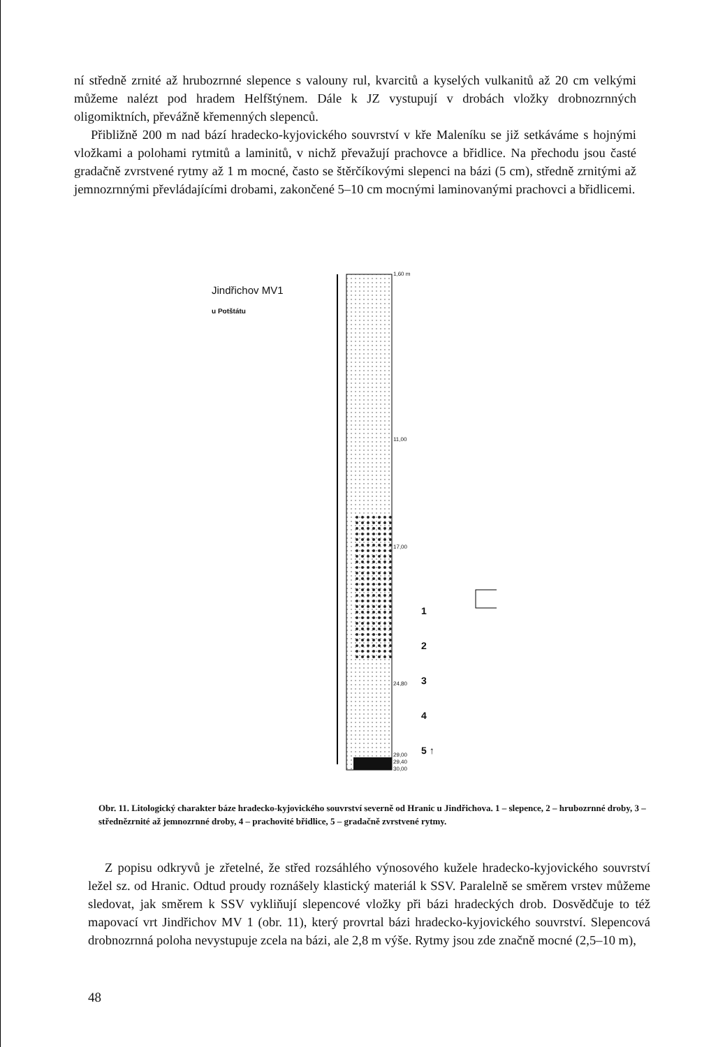ní středně zrnité až hrubozrnné slepence s valouny rul, kvarcitů a kyselých vulkanitů až 20 cm velkými můžeme nalézt pod hradem Helfštýnem. Dále k JZ vystupují v drobách vložky drobnozrnných oligomiktních, převážně křemenných slepenců.
Přibližně 200 m nad bází hradecko-kyjovického souvrství v kře Maleníku se již setkáváme s hojnými vložkami a polohami rytmitů a laminitů, v nichž převažují prachovce a břidlice. Na přechodu jsou časté gradačně zvrstvené rytmy až 1 m mocné, často se štěrčíkovými slepenci na bázi (5 cm), středně zrnitými až jemnozrnnými převládajícími drobami, zakončené 5–10 cm mocnými laminovanými prachovci a břidlicemi.
Jindřichov MV1
u Potštátu
1,60 m
11,00
17,00
24,80
29,00
29,40
30,00
1
2
3
4
5 ↑
Obr. 11. Litologický charakter báze hradecko-kyjovického souvrství severně od Hranic u Jindřichova. 1 – slepence, 2 – hrubozrnné droby, 3 – střednězrnité až jemnozrnné droby, 4 – prachovité břidlice, 5 – gradačně zvrstvené rytmy.
Z popisu odkryvů je zřetelné, že střed rozsáhlého výnosového kužele hradecko-kyjovického souvrství ležel sz. od Hranic. Odtud proudy roznášely klastický materiál k SSV. Paralelně se směrem vrstev můžeme sledovat, jak směrem k SSV vykliňují slepencové vložky při bázi hradeckých drob. Dosvědčuje to též mapovací vrt Jindřichov MV 1 (obr. 11), který provrtal bázi hradecko-kyjovického souvrství. Slepencová drobnozrnná poloha nevystupuje zcela na bázi, ale 2,8 m výše. Rytmy jsou zde značně mocné (2,5–10 m),
48